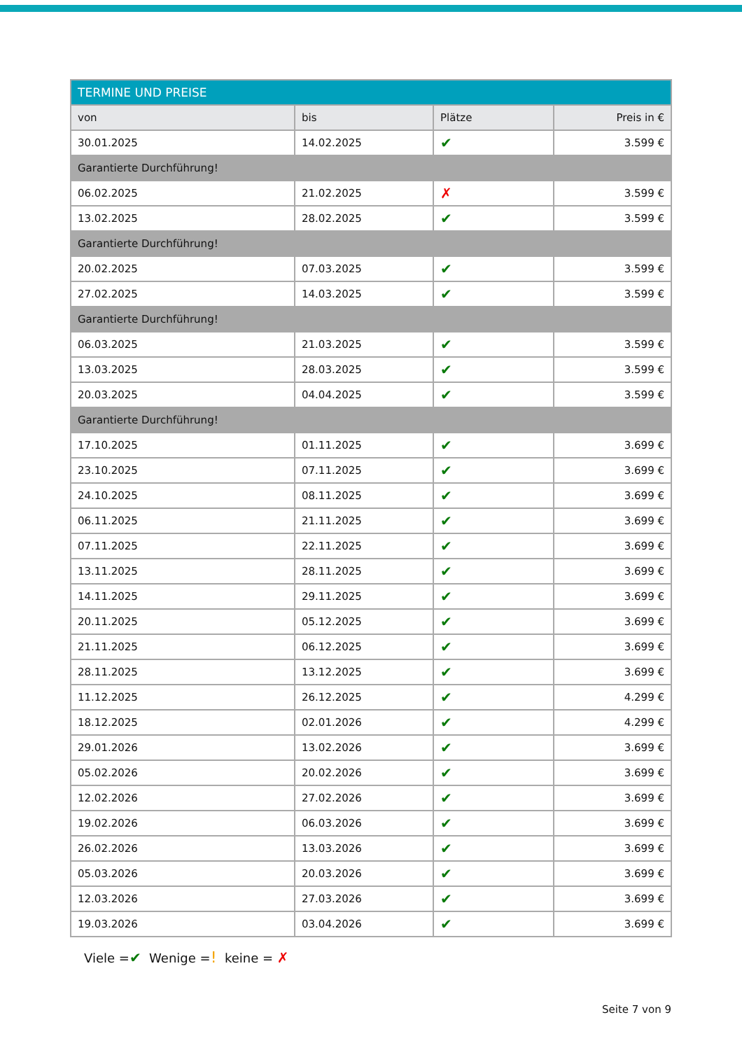| TERMINE UND PREISE | | | |
| --- | --- | --- | --- |
| von | bis | Plätze | Preis in € |
| 30.01.2025 | 14.02.2025 | ✔ | 3.599 € |
| Garantierte Durchführung! | | | |
| 06.02.2025 | 21.02.2025 | ✗ | 3.599 € |
| 13.02.2025 | 28.02.2025 | ✔ | 3.599 € |
| Garantierte Durchführung! | | | |
| 20.02.2025 | 07.03.2025 | ✔ | 3.599 € |
| 27.02.2025 | 14.03.2025 | ✔ | 3.599 € |
| Garantierte Durchführung! | | | |
| 06.03.2025 | 21.03.2025 | ✔ | 3.599 € |
| 13.03.2025 | 28.03.2025 | ✔ | 3.599 € |
| 20.03.2025 | 04.04.2025 | ✔ | 3.599 € |
| Garantierte Durchführung! | | | |
| 17.10.2025 | 01.11.2025 | ✔ | 3.699 € |
| 23.10.2025 | 07.11.2025 | ✔ | 3.699 € |
| 24.10.2025 | 08.11.2025 | ✔ | 3.699 € |
| 06.11.2025 | 21.11.2025 | ✔ | 3.699 € |
| 07.11.2025 | 22.11.2025 | ✔ | 3.699 € |
| 13.11.2025 | 28.11.2025 | ✔ | 3.699 € |
| 14.11.2025 | 29.11.2025 | ✔ | 3.699 € |
| 20.11.2025 | 05.12.2025 | ✔ | 3.699 € |
| 21.11.2025 | 06.12.2025 | ✔ | 3.699 € |
| 28.11.2025 | 13.12.2025 | ✔ | 3.699 € |
| 11.12.2025 | 26.12.2025 | ✔ | 4.299 € |
| 18.12.2025 | 02.01.2026 | ✔ | 4.299 € |
| 29.01.2026 | 13.02.2026 | ✔ | 3.699 € |
| 05.02.2026 | 20.02.2026 | ✔ | 3.699 € |
| 12.02.2026 | 27.02.2026 | ✔ | 3.699 € |
| 19.02.2026 | 06.03.2026 | ✔ | 3.699 € |
| 26.02.2026 | 13.03.2026 | ✔ | 3.699 € |
| 05.03.2026 | 20.03.2026 | ✔ | 3.699 € |
| 12.03.2026 | 27.03.2026 | ✔ | 3.699 € |
| 19.03.2026 | 03.04.2026 | ✔ | 3.699 € |
Viele =✔ Wenige =! keine = ✗
Seite 7 von 9